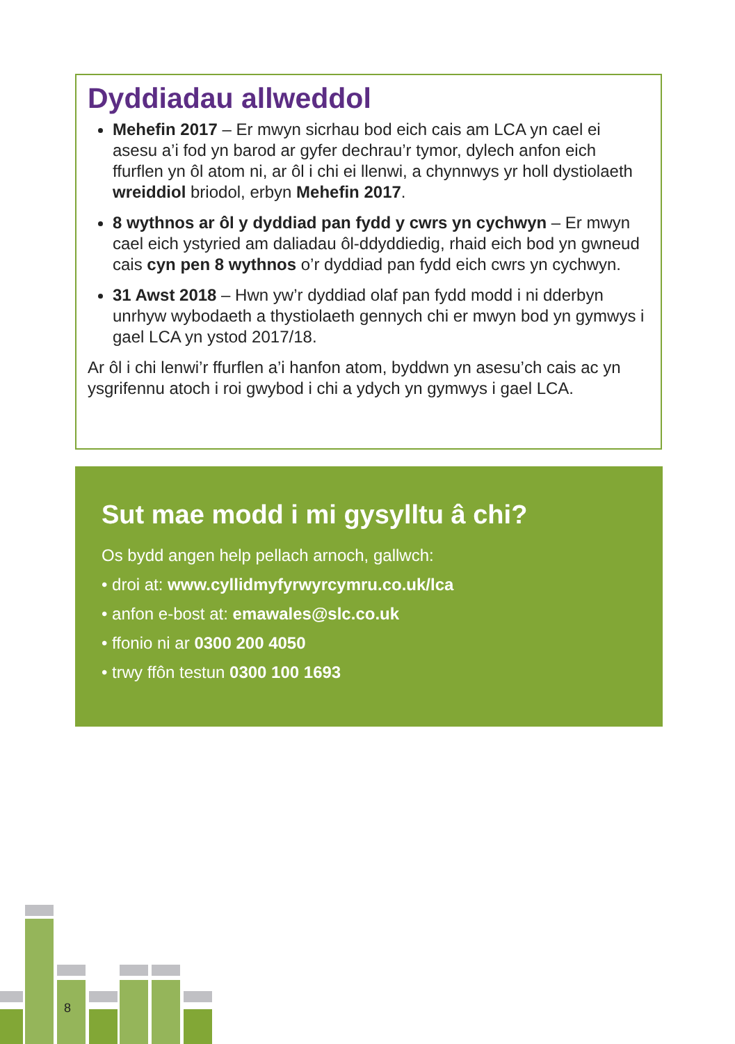Dyddiadau allweddol
Mehefin 2017 – Er mwyn sicrhau bod eich cais am LCA yn cael ei asesu a’i fod yn barod ar gyfer dechrau’r tymor, dylech anfon eich ffurflen yn ôl atom ni, ar ôl i chi ei llenwi, a chynnwys yr holl dystiolaeth wreiddiol briodol, erbyn Mehefin 2017.
8 wythnos ar ôl y dyddiad pan fydd y cwrs yn cychwyn – Er mwyn cael eich ystyried am daliadau ôl-ddyddiedig, rhaid eich bod yn gwneud cais cyn pen 8 wythnos o’r dyddiad pan fydd eich cwrs yn cychwyn.
31 Awst 2018 – Hwn yw’r dyddiad olaf pan fydd modd i ni dderbyn unrhyw wybodaeth a thystiolaeth gennych chi er mwyn bod yn gymwys i gael LCA yn ystod 2017/18.
Ar ôl i chi lenwi’r ffurflen a’i hanfon atom, byddwn yn asesu’ch cais ac yn ysgrifennu atoch i roi gwybod i chi a ydych yn gymwys i gael LCA.
Sut mae modd i mi gysylltu â chi?
Os bydd angen help pellach arnoch, gallwch:
• droi at: www.cyllidmyfyrwyrcymru.co.uk/lca
• anfon e-bost at: emawales@slc.co.uk
• ffonio ni ar 0300 200 4050
• trwy ffôn testun 0300 100 1693
8